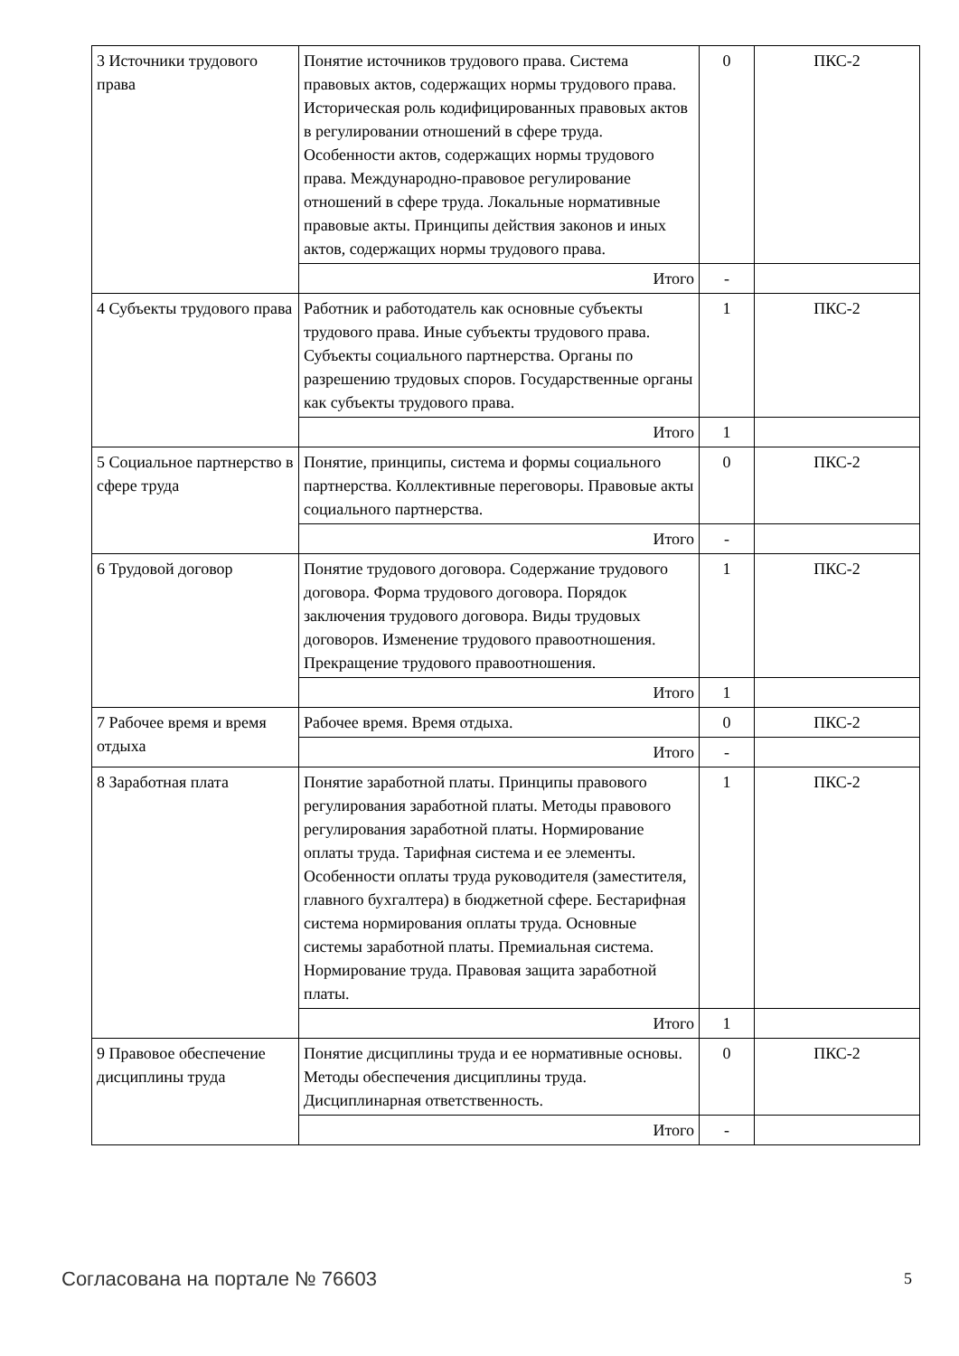| 3 Источники трудового права | Понятие источников трудового права. Система правовых актов, содержащих нормы трудового права. Историческая роль кодифицированных правовых актов в регулировании отношений в сфере труда. Особенности актов, содержащих нормы трудового права. Международно-правовое регулирование отношений в сфере труда. Локальные нормативные правовые акты. Принципы действия законов и иных актов, содержащих нормы трудового права. | 0 | ПКС-2 |
| | Итого | - | |
| 4 Субъекты трудового права | Работник и работодатель как основные субъекты трудового права. Иные субъекты трудового права. Субъекты социального партнерства. Органы по разрешению трудовых споров. Государственные органы как субъекты трудового права. | 1 | ПКС-2 |
| | Итого | 1 | |
| 5 Социальное партнерство в сфере труда | Понятие, принципы, система и формы социального партнерства. Коллективные переговоры. Правовые акты социального партнерства. | 0 | ПКС-2 |
| | Итого | - | |
| 6 Трудовой договор | Понятие трудового договора. Содержание трудового договора. Форма трудового договора. Порядок заключения трудового договора. Виды трудовых договоров. Изменение трудового правоотношения. Прекращение трудового правоотношения. | 1 | ПКС-2 |
| | Итого | 1 | |
| 7 Рабочее время и время отдыха | Рабочее время. Время отдыха. | 0 | ПКС-2 |
| | Итого | - | |
| 8 Заработная плата | Понятие заработной платы. Принципы правового регулирования заработной платы. Методы правового регулирования заработной платы. Нормирование оплаты труда. Тарифная система и ее элементы. Особенности оплаты труда руководителя (заместителя, главного бухгалтера) в бюджетной сфере. Бестарифная система нормирования оплаты труда. Основные системы заработной платы. Премиальная система. Нормирование труда. Правовая защита заработной платы. | 1 | ПКС-2 |
| | Итого | 1 | |
| 9 Правовое обеспечение дисциплины труда | Понятие дисциплины труда и ее нормативные основы. Методы обеспечения дисциплины труда. Дисциплинарная ответственность. | 0 | ПКС-2 |
| | Итого | - | |
Согласована на портале № 76603 5